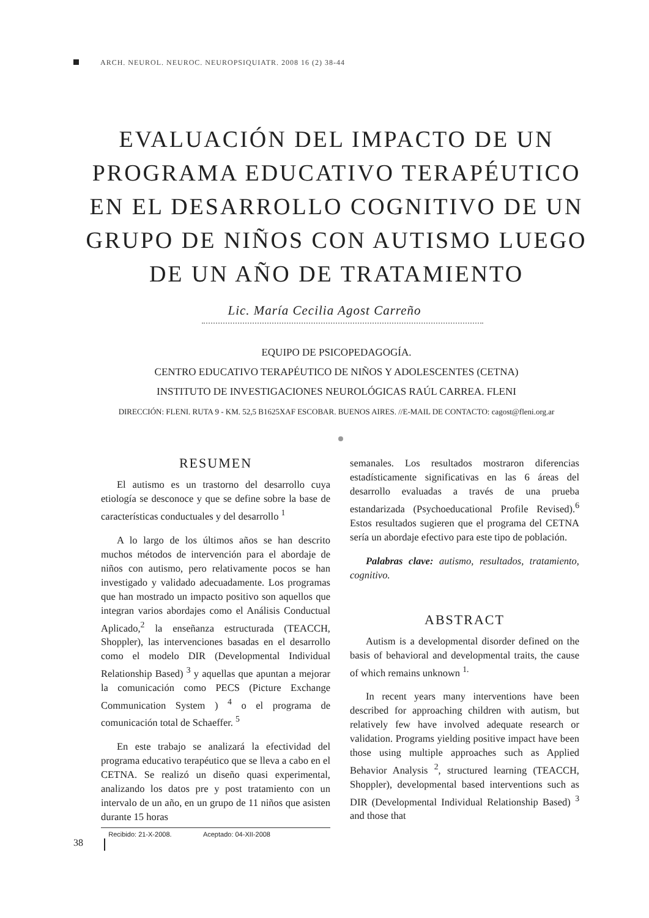ARCH. NEUROL. NEUROC. NEUROPSIQUIATR. 2008 16 (2) 38-44
EVALUACIÓN DEL IMPACTO DE UN PROGRAMA EDUCATIVO TERAPÉUTICO EN EL DESARROLLO COGNITIVO DE UN GRUPO DE NIÑOS CON AUTISMO LUEGO DE UN AÑO DE TRATAMIENTO
Lic. María Cecilia Agost Carreño
EQUIPO DE PSICOPEDAGOGÍA.
CENTRO EDUCATIVO TERAPÉUTICO DE NIÑOS Y ADOLESCENTES (CETNA)
INSTITUTO DE INVESTIGACIONES NEUROLÓGICAS RAÚL CARREA. FLENI
DIRECCIÓN: FLENI. RUTA 9 - KM. 52,5 B1625XAF ESCOBAR. BUENOS AIRES. //E-MAIL DE CONTACTO: cagost@fleni.org.ar
RESUMEN
El autismo es un trastorno del desarrollo cuya etiología se desconoce y que se define sobre la base de características conductuales y del desarrollo <sup>1</sup>
A lo largo de los últimos años se han descrito muchos métodos de intervención para el abordaje de niños con autismo, pero relativamente pocos se han investigado y validado adecuadamente. Los programas que han mostrado un impacto positivo son aquellos que integran varios abordajes como el Análisis Conductual Aplicado,<sup>2</sup> la enseñanza estructurada (TEACCH, Shoppler), las intervenciones basadas en el desarrollo como el modelo DIR (Developmental Individual Relationship Based) <sup>3</sup> y aquellas que apuntan a mejorar la comunicación como PECS (Picture Exchange Communication System ) <sup>4</sup> o el programa de comunicación total de Schaeffer. <sup>5</sup>
En este trabajo se analizará la efectividad del programa educativo terapéutico que se lleva a cabo en el CETNA. Se realizó un diseño quasi experimental, analizando los datos pre y post tratamiento con un intervalo de un año, en un grupo de 11 niños que asisten durante 15 horas
semanales. Los resultados mostraron diferencias estadísticamente significativas en las 6 áreas del desarrollo evaluadas a través de una prueba estandarizada (Psychoeducational Profile Revised).<sup>6</sup> Estos resultados sugieren que el programa del CETNA sería un abordaje efectivo para este tipo de población.
Palabras clave: autismo, resultados, tratamiento, cognitivo.
ABSTRACT
Autism is a developmental disorder defined on the basis of behavioral and developmental traits, the cause of which remains unknown <sup>1.</sup>
In recent years many interventions have been described for approaching children with autism, but relatively few have involved adequate research or validation. Programs yielding positive impact have been those using multiple approaches such as Applied Behavior Analysis <sup>2</sup>, structured learning (TEACCH, Shoppler), developmental based interventions such as DIR (Developmental Individual Relationship Based) <sup>3</sup> and those that
Recibido: 21-X-2008. Aceptado: 04-XII-2008
38